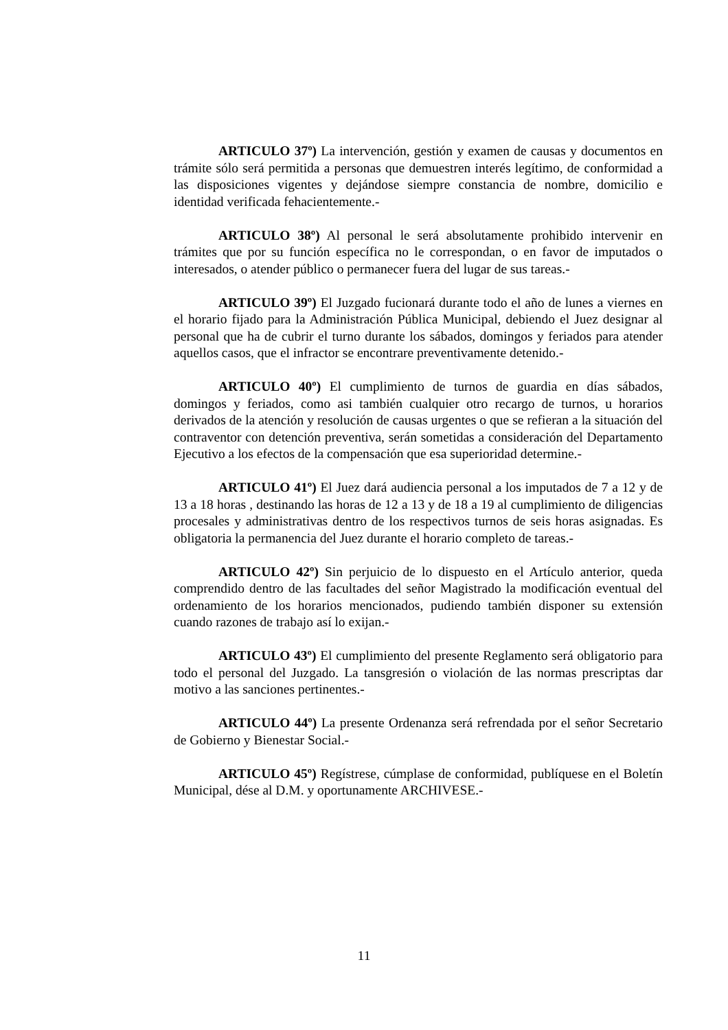ARTICULO 37º) La intervención, gestión y examen de causas y documentos en trámite sólo será permitida a personas que demuestren interés legítimo, de conformidad a las disposiciones vigentes y dejándose siempre constancia de nombre, domicilio e identidad verificada fehacientemente.-
ARTICULO 38º) Al personal le será absolutamente prohibido intervenir en trámites que por su función específica no le correspondan, o en favor de imputados o interesados, o atender público o permanecer fuera del lugar de sus tareas.-
ARTICULO 39º) El Juzgado fucionará durante todo el año de lunes a viernes en el horario fijado para la Administración Pública Municipal, debiendo el Juez designar al personal que ha de cubrir el turno durante los sábados, domingos y feriados para atender aquellos casos, que el infractor se encontrare preventivamente detenido.-
ARTICULO 40º) El cumplimiento de turnos de guardia en días sábados, domingos y feriados, como asi también cualquier otro recargo de turnos, u horarios derivados de la atención y resolución de causas urgentes o que se refieran a la situación del contraventor con detención preventiva, serán sometidas a consideración del Departamento Ejecutivo a los efectos de la compensación que esa superioridad determine.-
ARTICULO 41º) El Juez dará audiencia personal a los imputados de 7 a 12 y de 13 a 18 horas , destinando las horas de 12 a 13 y de 18 a 19 al cumplimiento de diligencias procesales y administrativas dentro de los respectivos turnos de seis horas asignadas. Es obligatoria la permanencia del Juez durante el horario completo de tareas.-
ARTICULO 42º) Sin perjuicio de lo dispuesto en el Artículo anterior, queda comprendido dentro de las facultades del señor Magistrado la modificación eventual del ordenamiento de los horarios mencionados, pudiendo también disponer su extensión cuando razones de trabajo así lo exijan.-
ARTICULO 43º) El cumplimiento del presente Reglamento será obligatorio para todo el personal del Juzgado. La tansgresión o violación de las normas prescriptas dar motivo a las sanciones pertinentes.-
ARTICULO 44º) La presente Ordenanza será refrendada por el señor Secretario de Gobierno y Bienestar Social.-
ARTICULO 45º) Regístrese, cúmplase de conformidad, publíquese en el Boletín Municipal, dése al D.M. y oportunamente ARCHIVESE.-
11